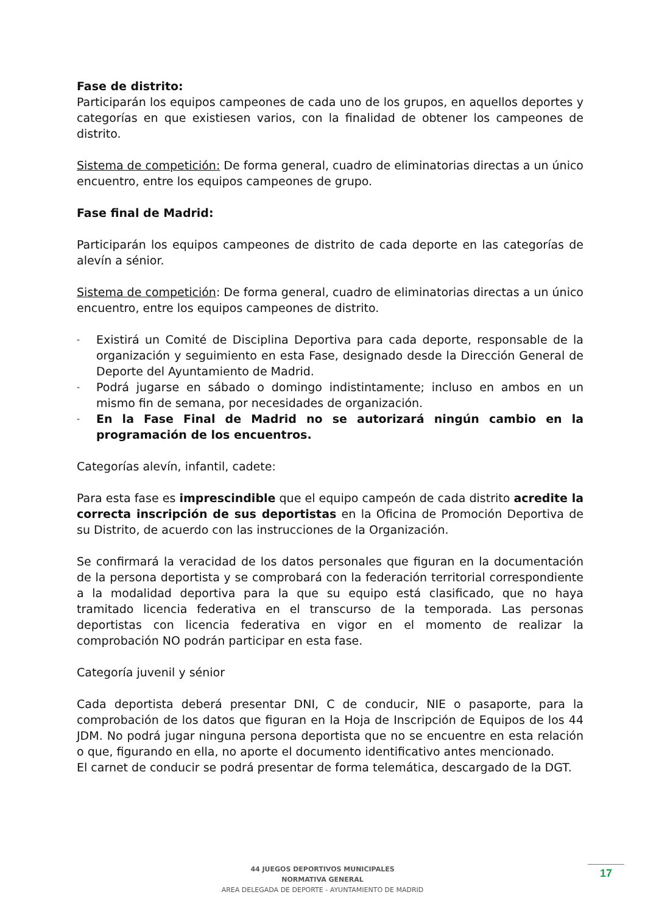Fase de distrito:
Participarán los equipos campeones de cada uno de los grupos, en aquellos deportes y categorías en que existiesen varios, con la finalidad de obtener los campeones de distrito.
Sistema de competición: De forma general, cuadro de eliminatorias directas a un único encuentro, entre los equipos campeones de grupo.
Fase final de Madrid:
Participarán los equipos campeones de distrito de cada deporte en las categorías de alevín a sénior.
Sistema de competición: De forma general, cuadro de eliminatorias directas a un único encuentro, entre los equipos campeones de distrito.
- Existirá un Comité de Disciplina Deportiva para cada deporte, responsable de la organización y seguimiento en esta Fase, designado desde la Dirección General de Deporte del Ayuntamiento de Madrid.
- Podrá jugarse en sábado o domingo indistintamente; incluso en ambos en un mismo fin de semana, por necesidades de organización.
- En la Fase Final de Madrid no se autorizará ningún cambio en la programación de los encuentros.
Categorías alevín, infantil, cadete:
Para esta fase es imprescindible que el equipo campeón de cada distrito acredite la correcta inscripción de sus deportistas en la Oficina de Promoción Deportiva de su Distrito, de acuerdo con las instrucciones de la Organización.
Se confirmará la veracidad de los datos personales que figuran en la documentación de la persona deportista y se comprobará con la federación territorial correspondiente a la modalidad deportiva para la que su equipo está clasificado, que no haya tramitado licencia federativa en el transcurso de la temporada. Las personas deportistas con licencia federativa en vigor en el momento de realizar la comprobación NO podrán participar en esta fase.
Categoría juvenil y sénior
Cada deportista deberá presentar DNI, C de conducir, NIE o pasaporte, para la comprobación de los datos que figuran en la Hoja de Inscripción de Equipos de los 44 JDM. No podrá jugar ninguna persona deportista que no se encuentre en esta relación o que, figurando en ella, no aporte el documento identificativo antes mencionado.
El carnet de conducir se podrá presentar de forma telemática, descargado de la DGT.
44 JUEGOS DEPORTIVOS MUNICIPALES
NORMATIVA GENERAL
AREA DELEGADA DE DEPORTE - AYUNTAMIENTO DE MADRID
17